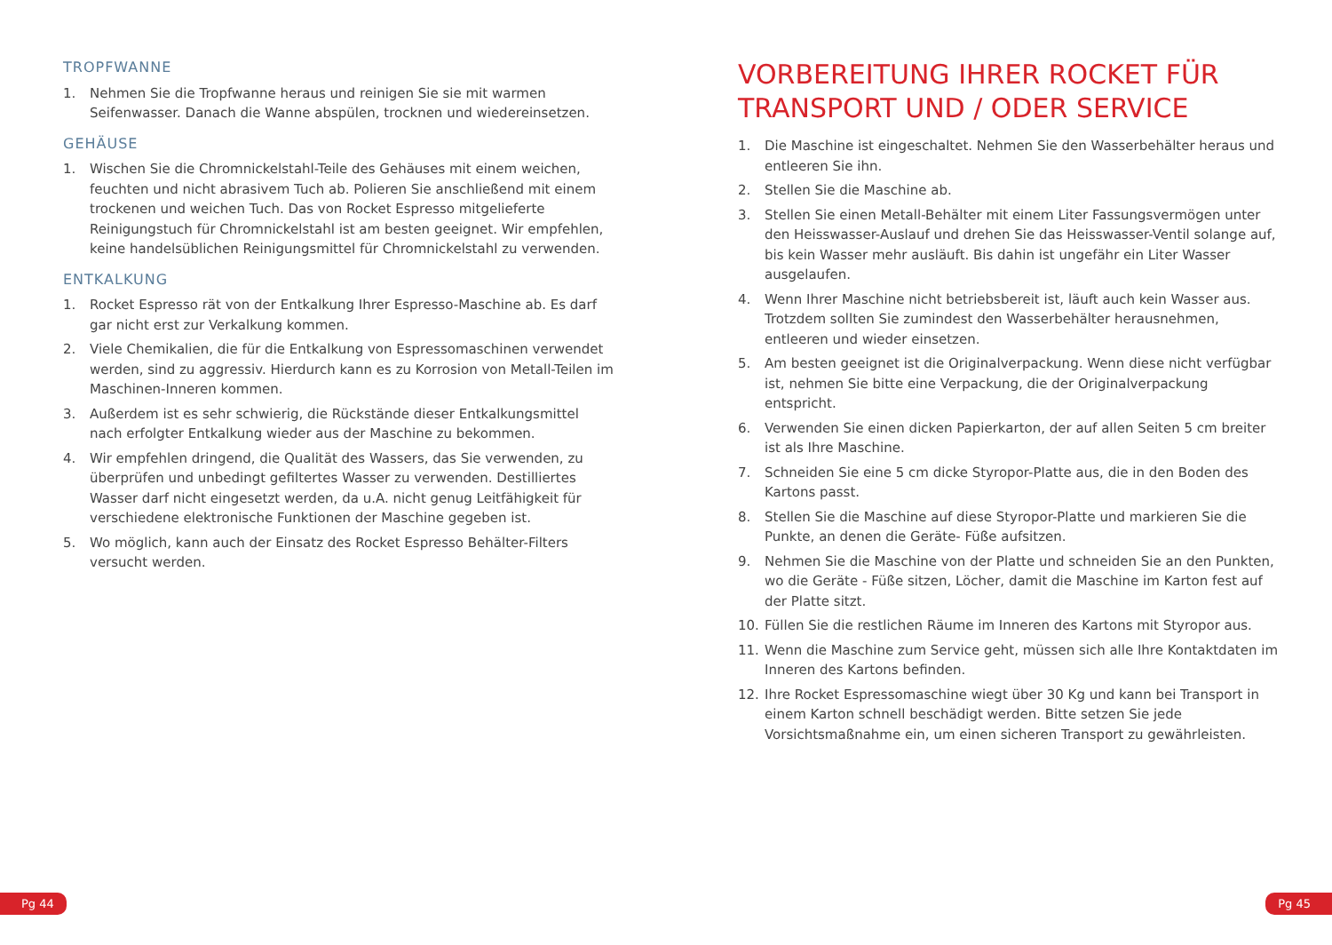TROPFWANNE
1. Nehmen Sie die Tropfwanne heraus und reinigen Sie sie mit warmen Seifenwasser. Danach die Wanne abspülen, trocknen und wiedereinsetzen.
GEHÄUSE
1. Wischen Sie die Chromnickelstahl-Teile des Gehäuses mit einem weichen, feuchten und nicht abrasivem Tuch ab. Polieren Sie anschließend mit einem trockenen und weichen Tuch. Das von Rocket Espresso mitgelieferte Reinigungstuch für Chromnickelstahl ist am besten geeignet. Wir empfehlen, keine handelsüblichen Reinigungsmittel für Chromnickelstahl zu verwenden.
ENTKALKUNG
1. Rocket Espresso rät von der Entkalkung Ihrer Espresso-Maschine ab. Es darf gar nicht erst zur Verkalkung kommen.
2. Viele Chemikalien, die für die Entkalkung von Espressomaschinen verwendet werden, sind zu aggressiv. Hierdurch kann es zu Korrosion von Metall-Teilen im Maschinen-Inneren kommen.
3. Außerdem ist es sehr schwierig, die Rückstände dieser Entkalkungsmittel nach erfolgter Entkalkung wieder aus der Maschine zu bekommen.
4. Wir empfehlen dringend, die Qualität des Wassers, das Sie verwenden, zu überprüfen und unbedingt gefiltertes Wasser zu verwenden. Destilliertes Wasser darf nicht eingesetzt werden, da u.A. nicht genug Leitfähigkeit für verschiedene elektronische Funktionen der Maschine gegeben ist.
5. Wo möglich, kann auch der Einsatz des Rocket Espresso Behälter-Filters versucht werden.
VORBEREITUNG IHRER ROCKET FÜR TRANSPORT UND / ODER SERVICE
1. Die Maschine ist eingeschaltet. Nehmen Sie den Wasserbehälter heraus und entleeren Sie ihn.
2. Stellen Sie die Maschine ab.
3. Stellen Sie einen Metall-Behälter mit einem Liter Fassungsvermögen unter den Heisswasser-Auslauf und drehen Sie das Heisswasser-Ventil solange auf, bis kein Wasser mehr ausläuft. Bis dahin ist ungefähr ein Liter Wasser ausgelaufen.
4. Wenn Ihrer Maschine nicht betriebsbereit ist, läuft auch kein Wasser aus. Trotzdem sollten Sie zumindest den Wasserbehälter herausnehmen, entleeren und wieder einsetzen.
5. Am besten geeignet ist die Originalverpackung. Wenn diese nicht verfügbar ist, nehmen Sie bitte eine Verpackung, die der Originalverpackung entspricht.
6. Verwenden Sie einen dicken Papierkarton, der auf allen Seiten 5 cm breiter ist als Ihre Maschine.
7. Schneiden Sie eine 5 cm dicke Styropor-Platte aus, die in den Boden des Kartons passt.
8. Stellen Sie die Maschine auf diese Styropor-Platte und markieren Sie die Punkte, an denen die Geräte- Füße aufsitzen.
9. Nehmen Sie die Maschine von der Platte und schneiden Sie an den Punkten, wo die Geräte - Füße sitzen, Löcher, damit die Maschine im Karton fest auf der Platte sitzt.
10. Füllen Sie die restlichen Räume im Inneren des Kartons mit Styropor aus.
11. Wenn die Maschine zum Service geht, müssen sich alle Ihre Kontaktdaten im Inneren des Kartons befinden.
12. Ihre Rocket Espressomaschine wiegt über 30 Kg und kann bei Transport in einem Karton schnell beschädigt werden. Bitte setzen Sie jede Vorsichtsmaßnahme ein, um einen sicheren Transport zu gewährleisten.
Pg 44 Pg 45